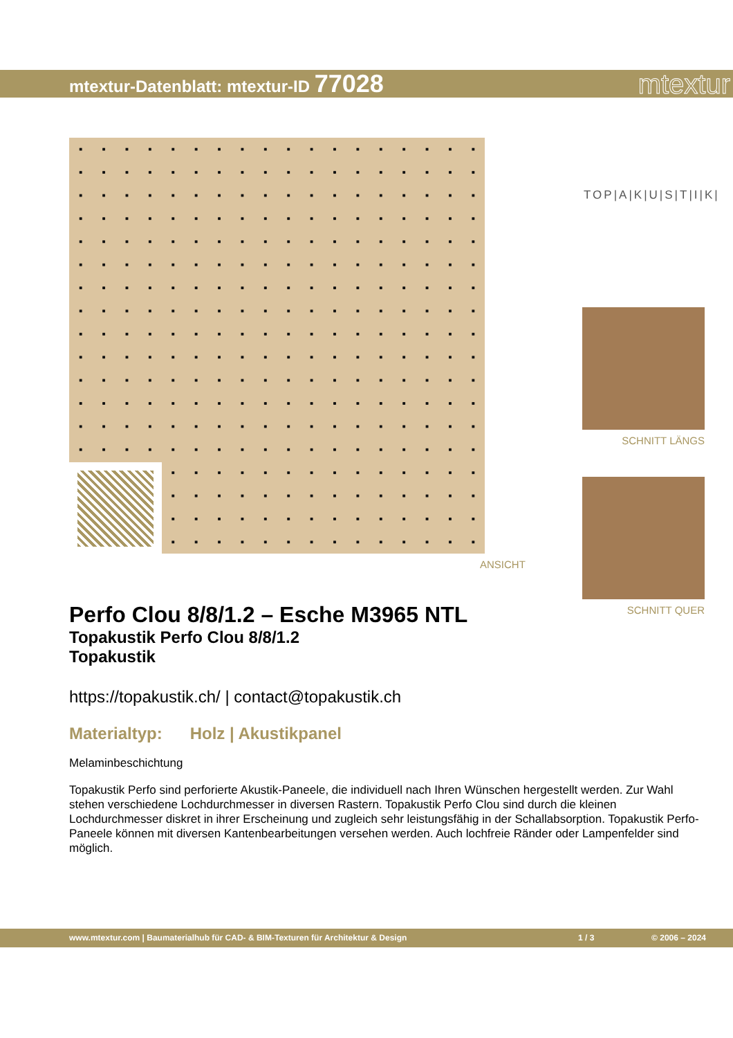mtextur-Datenblatt: mtextur-ID 77028
mtextur
ANSICHT
TOP|A|K|U|S|T|I|K|
SCHNITT LÄNGS
SCHNITT QUER
Perfo Clou 8/8/1.2 – Esche M3965 NTL
Topakustik Perfo Clou 8/8/1.2
Topakustik
https://topakustik.ch/ | contact@topakustik.ch
Materialtyp: Holz | Akustikpanel
Melaminbeschichtung
Topakustik Perfo sind perforierte Akustik-Paneele, die individuell nach Ihren Wünschen hergestellt werden. Zur Wahl stehen verschiedene Lochdurchmesser in diversen Rastern. Topakustik Perfo Clou sind durch die kleinen Lochdurchmesser diskret in ihrer Erscheinung und zugleich sehr leistungsfähig in der Schallabsorption. Topakustik Perfo-Paneele können mit diversen Kantenbearbeitungen versehen werden. Auch lochfreie Ränder oder Lampenfelder sind möglich.
www.mtextur.com | Baumaterialhub für CAD- & BIM-Texturen für Architektur & Design 1 / 3 © 2006 – 2024